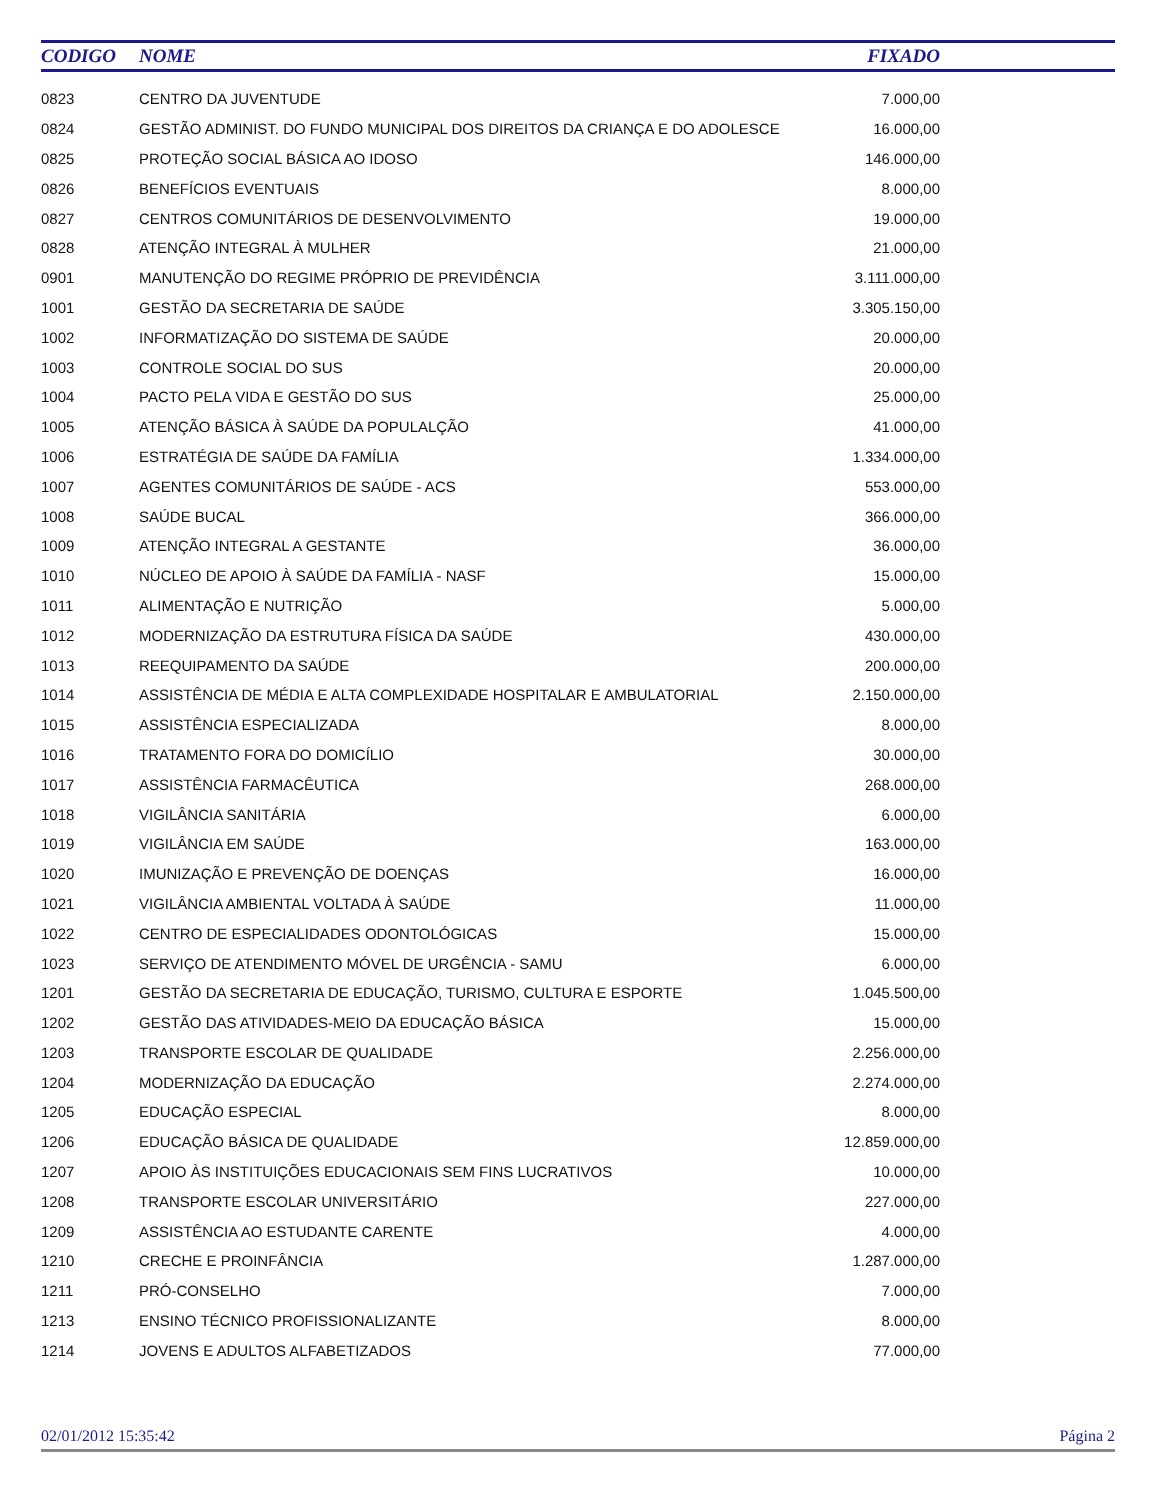| CODIGO | NOME | FIXADO | |
| --- | --- | --- | --- |
| 0823 | CENTRO DA JUVENTUDE | 7.000,00 | |
| 0824 | GESTÃO ADMINIST. DO FUNDO MUNICIPAL DOS DIREITOS DA CRIANÇA E DO ADOLESCE | 16.000,00 | |
| 0825 | PROTEÇÃO SOCIAL BÁSICA AO IDOSO | 146.000,00 | |
| 0826 | BENEFÍCIOS EVENTUAIS | 8.000,00 | |
| 0827 | CENTROS COMUNITÁRIOS DE DESENVOLVIMENTO | 19.000,00 | |
| 0828 | ATENÇÃO INTEGRAL À MULHER | 21.000,00 | |
| 0901 | MANUTENÇÃO DO REGIME PRÓPRIO DE PREVIDÊNCIA | 3.111.000,00 | |
| 1001 | GESTÃO DA SECRETARIA DE SAÚDE | 3.305.150,00 | |
| 1002 | INFORMATIZAÇÃO DO SISTEMA DE SAÚDE | 20.000,00 | |
| 1003 | CONTROLE SOCIAL DO SUS | 20.000,00 | |
| 1004 | PACTO PELA VIDA E GESTÃO DO SUS | 25.000,00 | |
| 1005 | ATENÇÃO BÁSICA À SAÚDE DA POPULALÇÃO | 41.000,00 | |
| 1006 | ESTRATÉGIA DE SAÚDE DA FAMÍLIA | 1.334.000,00 | |
| 1007 | AGENTES COMUNITÁRIOS DE SAÚDE - ACS | 553.000,00 | |
| 1008 | SAÚDE BUCAL | 366.000,00 | |
| 1009 | ATENÇÃO INTEGRAL A GESTANTE | 36.000,00 | |
| 1010 | NÚCLEO DE APOIO À SAÚDE DA FAMÍLIA - NASF | 15.000,00 | |
| 1011 | ALIMENTAÇÃO E NUTRIÇÃO | 5.000,00 | |
| 1012 | MODERNIZAÇÃO DA ESTRUTURA FÍSICA DA SAÚDE | 430.000,00 | |
| 1013 | REEQUIPAMENTO DA SAÚDE | 200.000,00 | |
| 1014 | ASSISTÊNCIA DE MÉDIA E ALTA COMPLEXIDADE HOSPITALAR E AMBULATORIAL | 2.150.000,00 | |
| 1015 | ASSISTÊNCIA ESPECIALIZADA | 8.000,00 | |
| 1016 | TRATAMENTO FORA DO DOMICÍLIO | 30.000,00 | |
| 1017 | ASSISTÊNCIA FARMACÊUTICA | 268.000,00 | |
| 1018 | VIGILÂNCIA SANITÁRIA | 6.000,00 | |
| 1019 | VIGILÂNCIA EM SAÚDE | 163.000,00 | |
| 1020 | IMUNIZAÇÃO E PREVENÇÃO DE DOENÇAS | 16.000,00 | |
| 1021 | VIGILÂNCIA AMBIENTAL VOLTADA À SAÚDE | 11.000,00 | |
| 1022 | CENTRO DE ESPECIALIDADES ODONTOLÓGICAS | 15.000,00 | |
| 1023 | SERVIÇO DE ATENDIMENTO MÓVEL DE URGÊNCIA - SAMU | 6.000,00 | |
| 1201 | GESTÃO DA SECRETARIA DE EDUCAÇÃO, TURISMO, CULTURA E ESPORTE | 1.045.500,00 | |
| 1202 | GESTÃO DAS ATIVIDADES-MEIO DA EDUCAÇÃO BÁSICA | 15.000,00 | |
| 1203 | TRANSPORTE ESCOLAR DE QUALIDADE | 2.256.000,00 | |
| 1204 | MODERNIZAÇÃO DA EDUCAÇÃO | 2.274.000,00 | |
| 1205 | EDUCAÇÃO ESPECIAL | 8.000,00 | |
| 1206 | EDUCAÇÃO BÁSICA DE QUALIDADE | 12.859.000,00 | |
| 1207 | APOIO ÀS INSTITUIÇÕES EDUCACIONAIS SEM FINS LUCRATIVOS | 10.000,00 | |
| 1208 | TRANSPORTE ESCOLAR UNIVERSITÁRIO | 227.000,00 | |
| 1209 | ASSISTÊNCIA AO ESTUDANTE CARENTE | 4.000,00 | |
| 1210 | CRECHE E PROINFÂNCIA | 1.287.000,00 | |
| 1211 | PRÓ-CONSELHO | 7.000,00 | |
| 1213 | ENSINO TÉCNICO PROFISSIONALIZANTE | 8.000,00 | |
| 1214 | JOVENS E ADULTOS ALFABETIZADOS | 77.000,00 | |
02/01/2012 15:35:42 Página 2